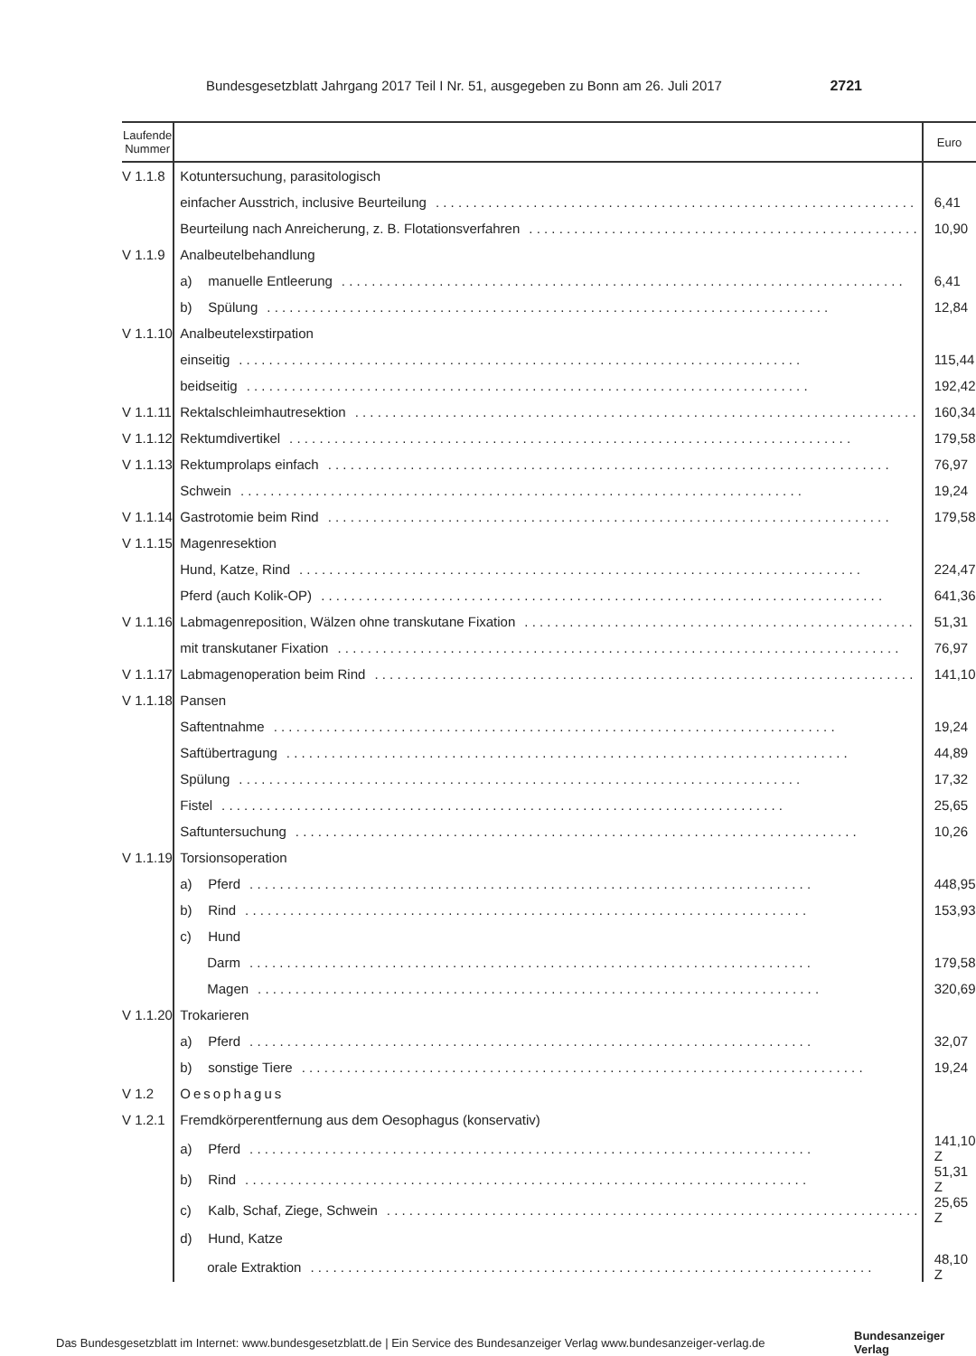Bundesgesetzblatt Jahrgang 2017 Teil I Nr. 51, ausgegeben zu Bonn am 26. Juli 2017 2721
| Laufende Nummer | | Euro |
| --- | --- | --- |
| V 1.1.8 | Kotuntersuchung, parasitologisch | |
| | einfacher Ausstrich, inclusive Beurteilung | 6,41 |
| | Beurteilung nach Anreicherung, z. B. Flotationsverfahren | 10,90 |
| V 1.1.9 | Analbeutelbehandlung | |
| | a) manuelle Entleerung | 6,41 |
| | b) Spülung | 12,84 |
| V 1.1.10 | Analbeutelexstirpation | |
| | einseitig | 115,44 |
| | beidseitig | 192,42 |
| V 1.1.11 | Rektalschleimhautresektion | 160,34 |
| V 1.1.12 | Rektumdivertikel | 179,58 |
| V 1.1.13 | Rektumprolaps einfach | 76,97 |
| | Schwein | 19,24 |
| V 1.1.14 | Gastrotomie beim Rind | 179,58 |
| V 1.1.15 | Magenresektion | |
| | Hund, Katze, Rind | 224,47 |
| | Pferd (auch Kolik-OP) | 641,36 |
| V 1.1.16 | Labmagenreposition, Wälzen ohne transkutane Fixation | 51,31 |
| | mit transkutaner Fixation | 76,97 |
| V 1.1.17 | Labmagenoperation beim Rind | 141,10 |
| V 1.1.18 | Pansen | |
| | Saftentnahme | 19,24 |
| | Saftübertragung | 44,89 |
| | Spülung | 17,32 |
| | Fistel | 25,65 |
| | Saftuntersuchung | 10,26 |
| V 1.1.19 | Torsionsoperation | |
| | a) Pferd | 448,95 |
| | b) Rind | 153,93 |
| | c) Hund | |
| | Darm | 179,58 |
| | Magen | 320,69 |
| V 1.1.20 | Trokarieren | |
| | a) Pferd | 32,07 |
| | b) sonstige Tiere | 19,24 |
| V 1.2 | Oesophagus | |
| V 1.2.1 | Fremdkörperentfernung aus dem Oesophagus (konservativ) | |
| | a) Pferd | 141,10 Z |
| | b) Rind | 51,31 Z |
| | c) Kalb, Schaf, Ziege, Schwein | 25,65 Z |
| | d) Hund, Katze | |
| | orale Extraktion | 48,10 Z |
Das Bundesgesetzblatt im Internet: www.bundesgesetzblatt.de | Ein Service des Bundesanzeiger Verlag www.bundesanzeiger-verlag.de
Bundesanzeiger
Verlag